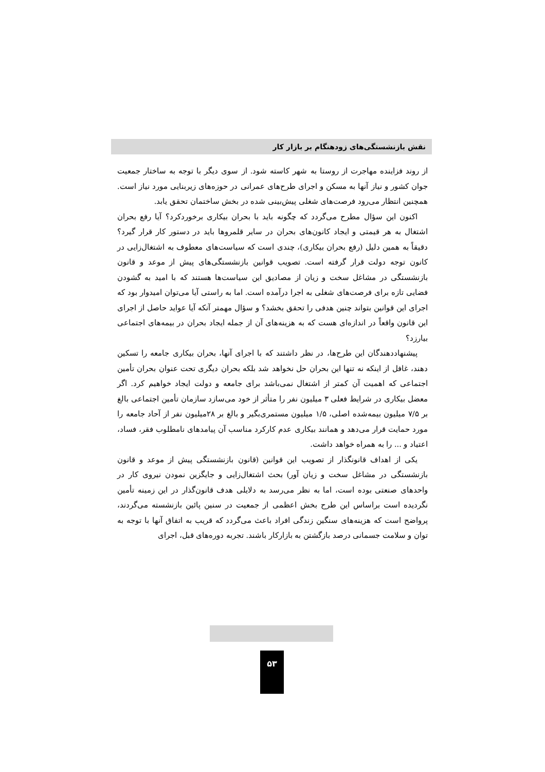نقش بازنشستگی‌های زودهنگام بر بازار کار
از روند فزاینده مهاجرت از روستا به شهر کاسته شود. از سوی دیگر با توجه به ساختار جمعیت جوان کشور و نیاز آنها به مسکن و اجرای طرح‌های عمرانی در حوزه‌های زیربنایی مورد نیاز است. همچنین انتظار می‌رود فرصت‌های شغلی پیش‌بینی شده در بخش ساختمان تحقق یابد.
اکنون این سؤال مطرح می‌گردد که چگونه باید با بحران بیکاری برخوردکرد؟ آیا رفع بحران اشتغال به هر قیمتی و ایجاد کانون‌های بحران در سایر قلمروها باید در دستور کار قرار گیرد؟ دقیقاً به همین دلیل (رفع بحران بیکاری)، چندی است که سیاست‌های معطوف به اشتغال‌زایی در کانون توجه دولت قرار گرفته است. تصویب قوانین بازنشستگی‌های پیش از موعد و قانون بازنشستگی در مشاغل سخت و زیان از مصادیق این سیاست‌ها هستند که با امید به گشودن فضایی تازه برای فرصت‌های شغلی به اجرا درآمده است. اما به راستی آیا می‌توان امیدوار بود که اجرای این قوانین بتواند چنین هدفی را تحقق بخشد؟ و سؤال مهمتر آنکه آیا عواید حاصل از اجرای این قانون واقعاً در اندازه‌ای هست که به هزینه‌های آن از جمله ایجاد بحران در بیمه‌های اجتماعی بیارزد؟
پیشنهاددهندگان این طرح‌ها، در نظر داشتند که با اجرای آنها، بحران بیکاری جامعه را تسکین دهند، غافل از اینکه نه تنها این بحران حل نخواهد شد بلکه بحران دیگری تحت عنوان بحران تأمین اجتماعی که اهمیت آن کمتر از اشتغال نمی‌باشد برای جامعه و دولت ایجاد خواهیم کرد. اگر معضل بیکاری در شرایط فعلی ۳ میلیون نفر را متأثر از خود می‌سازد سازمان تأمین اجتماعی بالغ بر ۷/۵ میلیون بیمه‌شده اصلی، ۱/۵ میلیون مستمری‌بگیر و بالغ بر ۲۸میلیون نفر از آحاد جامعه را مورد حمایت قرار می‌دهد و همانند بیکاری عدم کارکرد مناسب آن پیامدهای نامطلوب فقر، فساد، اعتیاد و ... را به همراه خواهد داشت.
یکی از اهداف قانونگذار از تصویب این قوانین (قانون بازنشستگی پیش از موعد و قانون بازنشستگی در مشاغل سخت و زیان آور) بحث اشتغال‌زایی و جایگزین نمودن نیروی کار در واحدهای صنعتی بوده است، اما به نظر می‌رسد به دلایلی هدف قانون‌گذار در این زمینه تأمین نگردیده است براساس این طرح بخش اعظمی از جمعیت در سنین پائین بازنشسته می‌گردند، پرواضح است که هزینه‌های سنگین زندگی افراد باعث می‌گردد که قریب به اتفاق آنها با توجه به توان و سلامت جسمانی درصد بازگشتن به بازارکار باشند. تجربه دوره‌های قبل، اجرای
۵۳